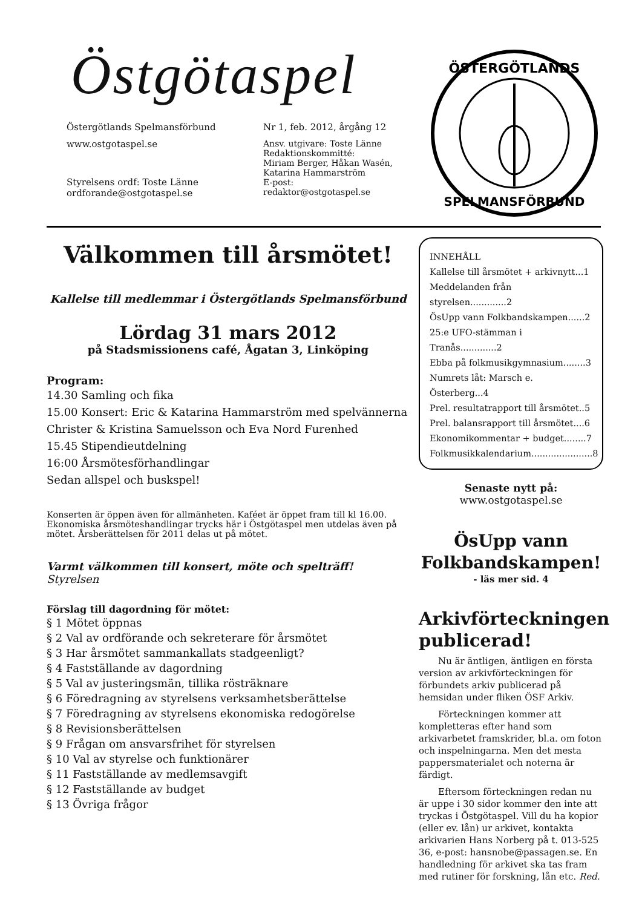Östgötaspel
Östergötlands Spelmansförbund
www.ostgotaspel.se
Styrelsens ordf: Toste Länne
ordforande@ostgotaspel.se
Nr 1, feb. 2012, årgång 12
Ansv. utgivare: Toste Länne
Redaktionskommitté:
Miriam Berger, Håkan Wasén,
Katarina Hammarström
E-post: redaktor@ostgotaspel.se
ÖSTERGÖTLANDS
SPELMANSFÖRBUND
Välkommen till årsmötet!
Kallelse till medlemmar i Östergötlands Spelmansförbund
Lördag 31 mars 2012
på Stadsmissionens café, Ågatan 3, Linköping
Program:
14.30 Samling och fika
15.00 Konsert: Eric & Katarina Hammarström med spelvännerna Christer & Kristina Samuelsson och Eva Nord Furenhed
15.45 Stipendieutdelning
16:00 Årsmötesförhandlingar
Sedan allspel och buskspel!
Konserten är öppen även för allmänheten. Kaféet är öppet fram till kl 16.00. Ekonomiska årsmöteshandlingar trycks här i Östgötaspel men utdelas även på mötet. Årsberättelsen för 2011 delas ut på mötet.
Varmt välkommen till konsert, möte och spelträff!
Styrelsen
Förslag till dagordning för mötet:
§ 1 Mötet öppnas
§ 2 Val av ordförande och sekreterare för årsmötet
§ 3 Har årsmötet sammankallats stadgeenligt?
§ 4 Fastställande av dagordning
§ 5 Val av justeringsmän, tillika rösträknare
§ 6 Föredragning av styrelsens verksamhetsberättelse
§ 7 Föredragning av styrelsens ekonomiska redogörelse
§ 8 Revisionsberättelsen
§ 9 Frågan om ansvarsfrihet för styrelsen
§ 10 Val av styrelse och funktionärer
§ 11 Fastställande av medlemsavgift
§ 12 Fastställande av budget
§ 13 Övriga frågor
INNEHÅLL
Kallelse till årsmötet + arkivnytt...1
Meddelanden från styrelsen.............2
ÖsUpp vann Folkbandskampen......2
25:e UFO-stämman i Tranås.............2
Ebba på folkmusikgymnasium........3
Numrets låt: Marsch e. Österberg...4
Prel. resultatrapport till årsmötet..5
Prel. balansrapport till årsmötet....6
Ekonomikommentar + budget........7
Folkmusikkalendarium......................8
Senaste nytt på:
www.ostgotaspel.se
ÖsUpp vann
Folkbandskampen!
- läs mer sid. 4
Arkivförteckningen publicerad!
Nu är äntligen, äntligen en första version av arkivförteckningen för förbundets arkiv publicerad på hemsidan under fliken ÖSF Arkiv.
Förteckningen kommer att kompletteras efter hand som arkivarbetet framskrider, bl.a. om foton och inspelningarna. Men det mesta pappersmaterialet och noterna är färdigt.
Eftersom förteckningen redan nu är uppe i 30 sidor kommer den inte att tryckas i Östgötaspel. Vill du ha kopior (eller ev. lån) ur arkivet, kontakta arkivarien Hans Norberg på t. 013-525 36, e-post: hansnobe@passagen.se. En handledning för arkivet ska tas fram med rutiner för forskning, lån etc. Red.